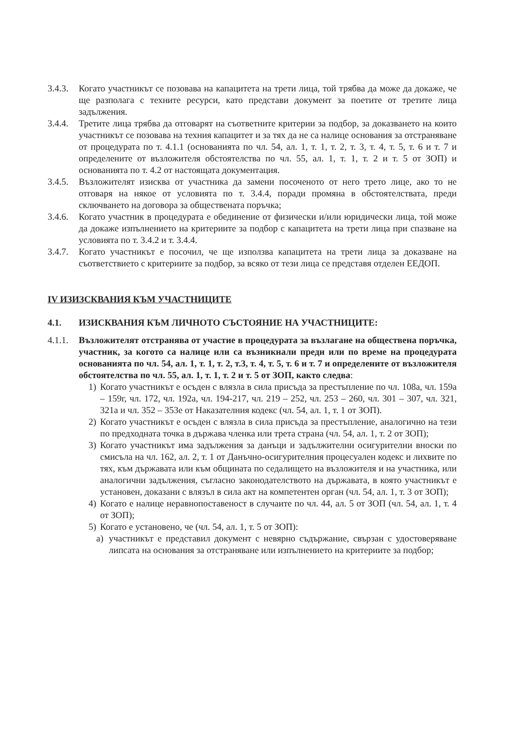3.4.3.
Когато участникът се позовава на капацитета на трети лица, той трябва да може да докаже, че ще разполага с техните ресурси, като представи документ за поетите от третите лица задължения.
3.4.4.
Третите лица трябва да отговарят на съответните критерии за подбор, за доказването на които участникът се позовава на техния капацитет и за тях да не са налице основания за отстраняване от процедурата по т. 4.1.1 (основанията по чл. 54, ал. 1, т. 1, т. 2, т. 3, т. 4, т. 5, т. 6 и т. 7 и определените от възложителя обстоятелства по чл. 55, ал. 1, т. 1, т. 2 и т. 5 от ЗОП) и основанията по т. 4.2 от настоящата документация.
3.4.5.
Възложителят изисква от участника да замени посоченото от него трето лице, ако то не отговаря на някое от условията по т. 3.4.4, поради промяна в обстоятелствата, преди сключването на договора за обществената поръчка;
3.4.6.
Когато участник в процедурата е обединение от физически и/или юридически лица, той може да докаже изпълнението на критериите за подбор с капацитета на трети лица при спазване на условията по т. 3.4.2 и т. 3.4.4.
3.4.7.
Когато участникът е посочил, че ще използва капацитета на трети лица за доказване на съответствието с критериите за подбор, за всяко от тези лица се представя отделен ЕЕДОП.
IV ИЗИЗСКВАНИЯ КЪМ УЧАСТНИЦИТЕ
4.1. ИЗИСКВАНИЯ КЪМ ЛИЧНОТО СЪСТОЯНИЕ НА УЧАСТНИЦИТЕ:
4.1.1.
Възложителят отстранява от участие в процедурата за възлагане на обществена поръчка, участник, за когото са налице или са възникнали преди или по време на процедурата основанията по чл. 54, ал. 1, т. 1, т. 2, т.3, т. 4, т. 5, т. 6 и т. 7 и определените от възложителя обстоятелства по чл. 55, ал. 1, т. 1, т. 2 и т. 5 от ЗОП, както следва:
1) Когато участникът е осъден с влязла в сила присъда за престъпление по чл. 108а, чл. 159а – 159г, чл. 172, чл. 192а, чл. 194-217, чл. 219 – 252, чл. 253 – 260, чл. 301 – 307, чл. 321, 321а и чл. 352 – 353е от Наказателния кодекс (чл. 54, ал. 1, т. 1 от ЗОП).
2) Когато участникът е осъден с влязла в сила присъда за престъпление, аналогично на тези по предходната точка в държава членка или трета страна (чл. 54, ал. 1, т. 2 от ЗОП);
3) Когато участникът има задължения за данъци и задължителни осигурителни вноски по смисъла на чл. 162, ал. 2, т. 1 от Данъчно-осигурителния процесуален кодекс и лихвите по тях, към държавата или към общината по седалището на възложителя и на участника, или аналогични задължения, съгласно законодателството на държавата, в която участникът е установен, доказани с влязъл в сила акт на компетентен орган (чл. 54, ал. 1, т. 3 от ЗОП);
4) Когато е налице неравнопоставеност в случаите по чл. 44, ал. 5 от ЗОП (чл. 54, ал. 1, т. 4 от ЗОП);
5) Когато е установено, че (чл. 54, ал. 1, т. 5 от ЗОП):
а) участникът е представил документ с невярно съдържание, свързан с удостоверяване липсата на основания за отстраняване или изпълнението на критериите за подбор;